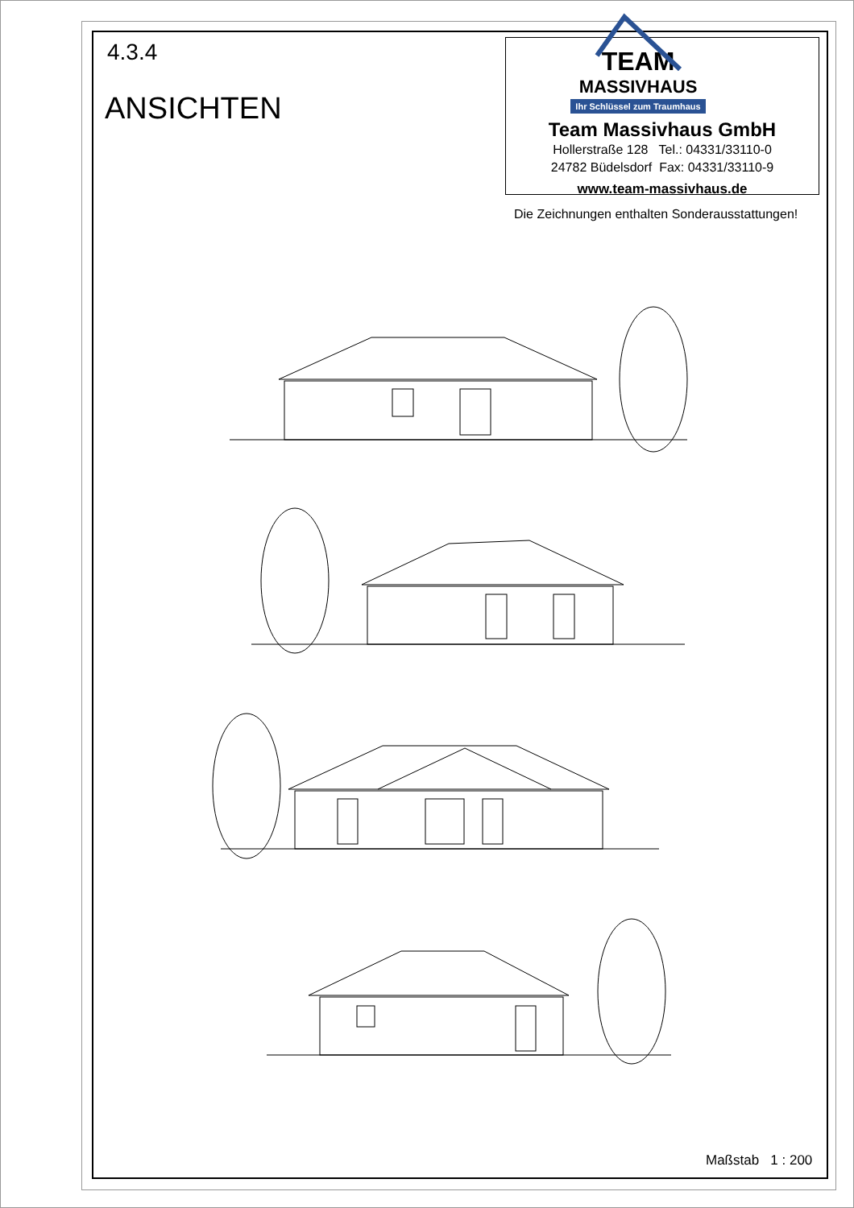4.3.4
ANSICHTEN
TEAM
MASSIVHAUS
Ihr Schlüssel zum Traumhaus
Team Massivhaus GmbH
Hollerstraße 128 Tel.: 04331/33110-0
24782 Büdelsdorf Fax: 04331/33110-9
www.team-massivhaus.de
Die Zeichnungen enthalten Sonderausstattungen!
Maßstab 1 : 200